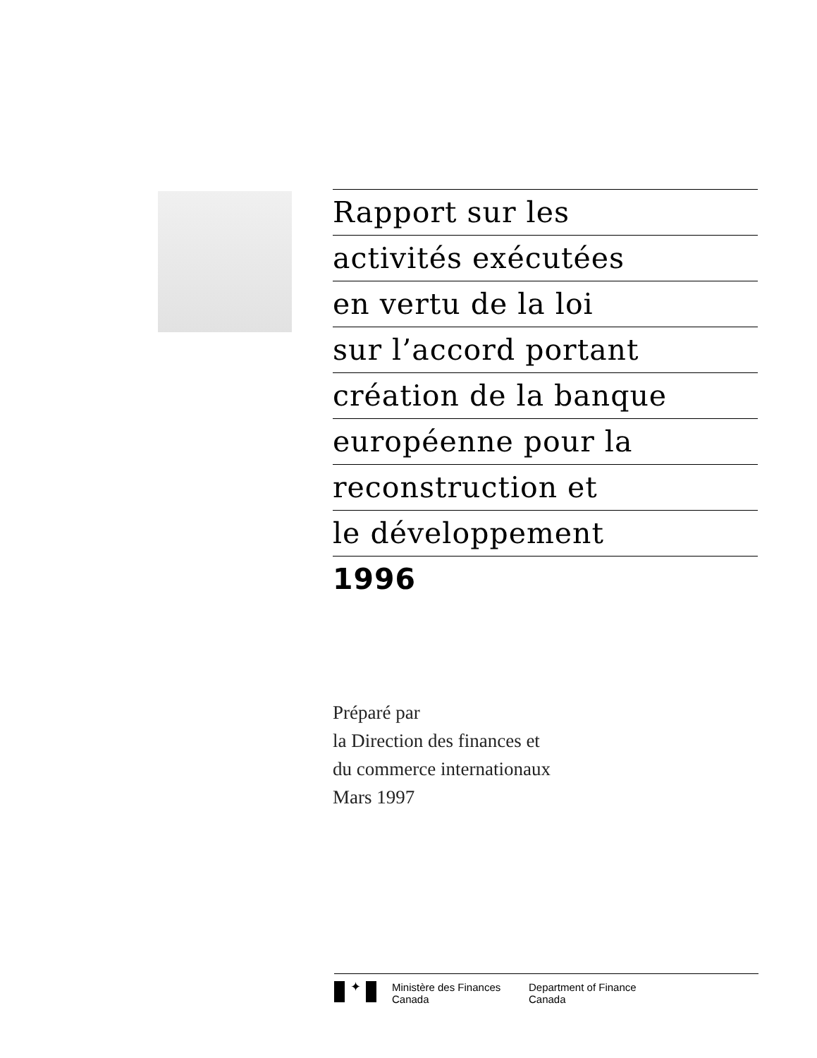Rapport sur les
activités exécutées
en vertu de la loi
sur l’accord portant
création de la banque
européenne pour la
reconstruction et
le développement
1996
Préparé par
la Direction des finances et
du commerce internationaux
Mars 1997
✦
Ministère des Finances
Canada
Department of Finance
Canada